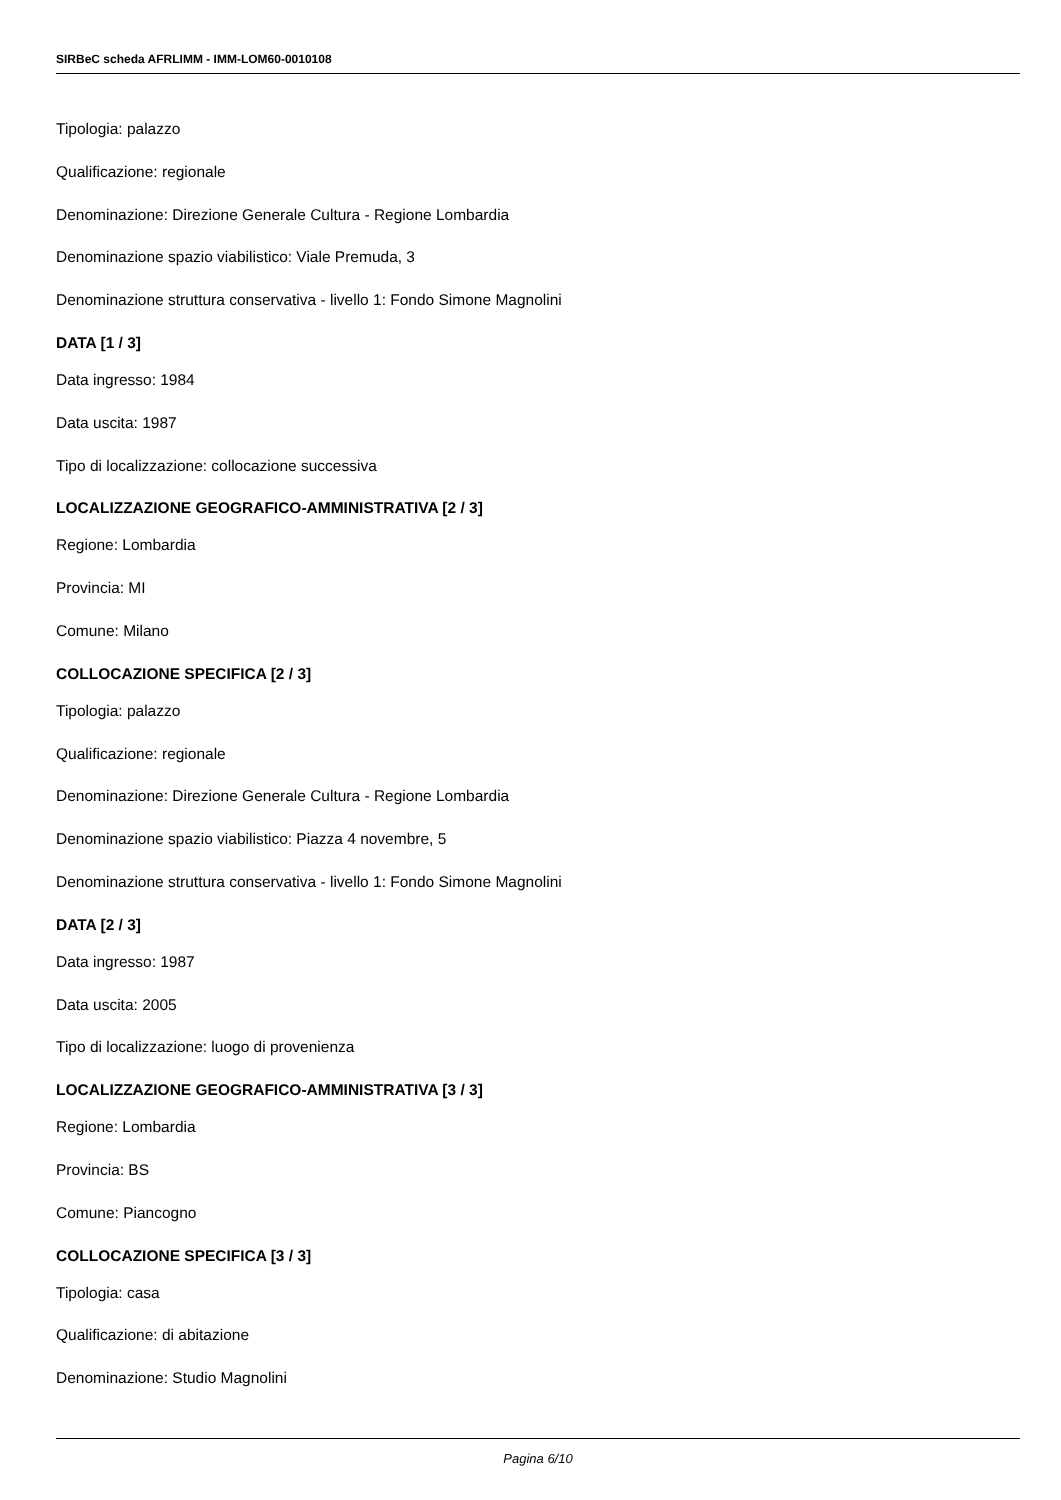SIRBeC scheda AFRLIMM - IMM-LOM60-0010108
Tipologia: palazzo
Qualificazione: regionale
Denominazione: Direzione Generale Cultura - Regione Lombardia
Denominazione spazio viabilistico: Viale Premuda, 3
Denominazione struttura conservativa - livello 1: Fondo Simone Magnolini
DATA [1 / 3]
Data ingresso: 1984
Data uscita: 1987
Tipo di localizzazione: collocazione successiva
LOCALIZZAZIONE GEOGRAFICO-AMMINISTRATIVA [2 / 3]
Regione: Lombardia
Provincia: MI
Comune: Milano
COLLOCAZIONE SPECIFICA [2 / 3]
Tipologia: palazzo
Qualificazione: regionale
Denominazione: Direzione Generale Cultura - Regione Lombardia
Denominazione spazio viabilistico: Piazza 4 novembre, 5
Denominazione struttura conservativa - livello 1: Fondo Simone Magnolini
DATA [2 / 3]
Data ingresso: 1987
Data uscita: 2005
Tipo di localizzazione: luogo di provenienza
LOCALIZZAZIONE GEOGRAFICO-AMMINISTRATIVA [3 / 3]
Regione: Lombardia
Provincia: BS
Comune: Piancogno
COLLOCAZIONE SPECIFICA [3 / 3]
Tipologia: casa
Qualificazione: di abitazione
Denominazione: Studio Magnolini
Pagina 6/10